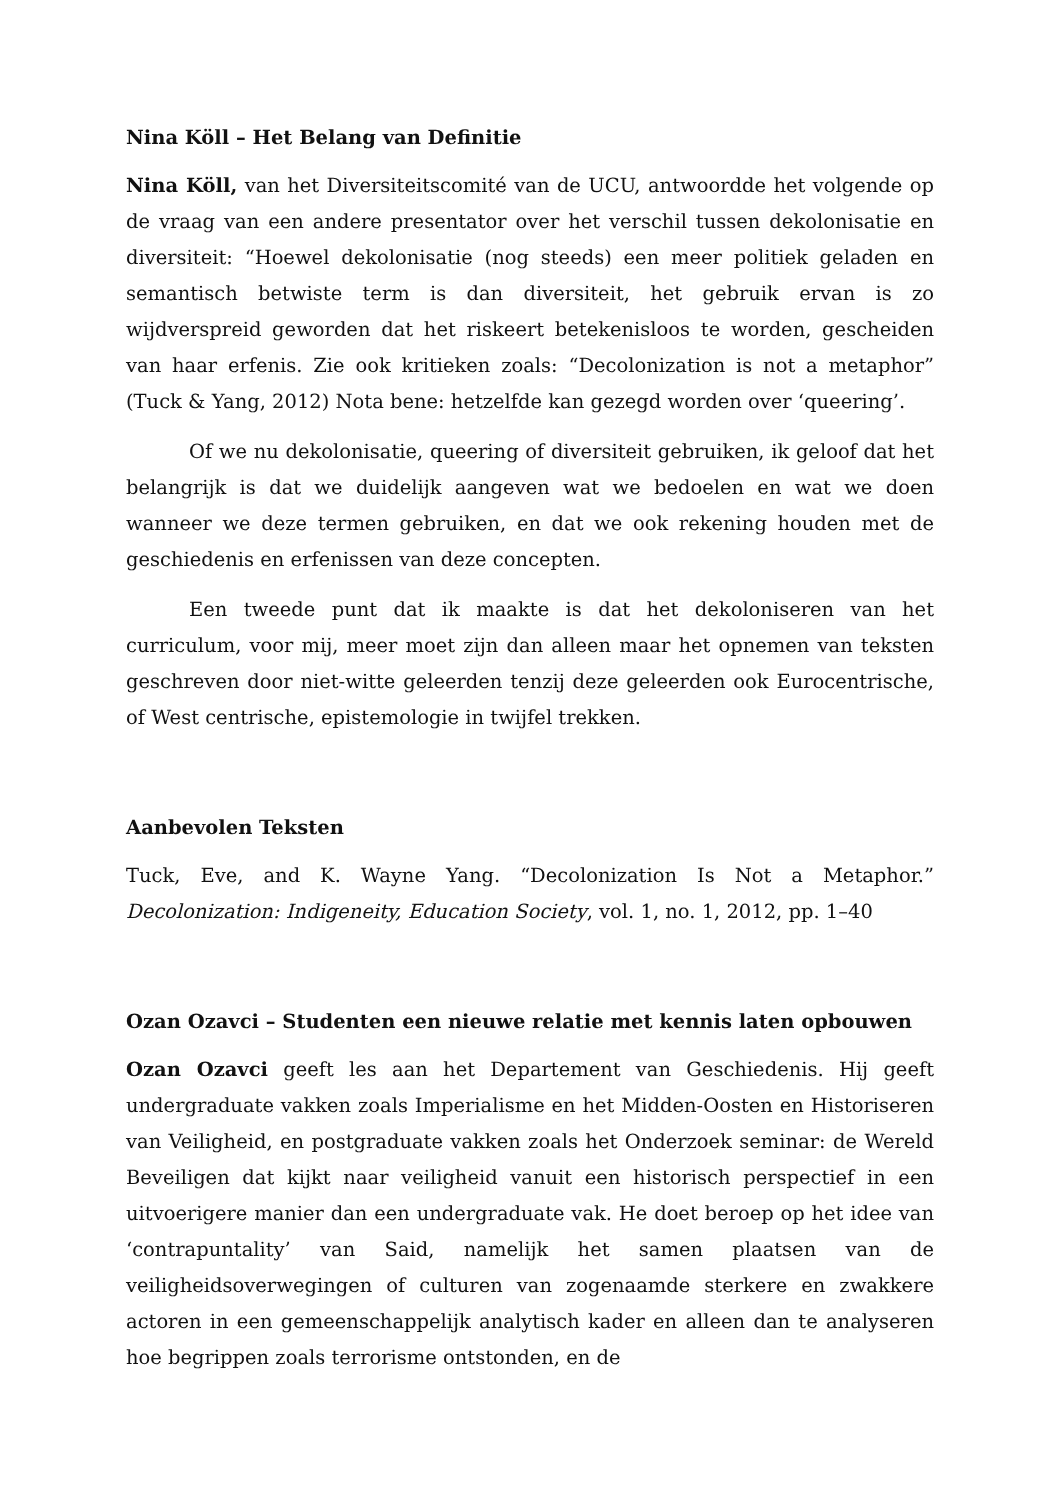Nina Köll – Het Belang van Definitie
Nina Köll, van het Diversiteitscomité van de UCU, antwoordde het volgende op de vraag van een andere presentator over het verschil tussen dekolonisatie en diversiteit: “Hoewel dekolonisatie (nog steeds) een meer politiek geladen en semantisch betwiste term is dan diversiteit, het gebruik ervan is zo wijdverspreid geworden dat het riskeert betekenisloos te worden, gescheiden van haar erfenis. Zie ook kritieken zoals: “Decolonization is not a metaphor” (Tuck & Yang, 2012) Nota bene: hetzelfde kan gezegd worden over ‘queering’.
Of we nu dekolonisatie, queering of diversiteit gebruiken, ik geloof dat het belangrijk is dat we duidelijk aangeven wat we bedoelen en wat we doen wanneer we deze termen gebruiken, en dat we ook rekening houden met de geschiedenis en erfenissen van deze concepten.
Een tweede punt dat ik maakte is dat het dekoloniseren van het curriculum, voor mij, meer moet zijn dan alleen maar het opnemen van teksten geschreven door niet-witte geleerden tenzij deze geleerden ook Eurocentrische, of West centrische, epistemologie in twijfel trekken.
Aanbevolen Teksten
Tuck, Eve, and K. Wayne Yang. “Decolonization Is Not a Metaphor.” Decolonization: Indigeneity, Education Society, vol. 1, no. 1, 2012, pp. 1–40
Ozan Ozavci – Studenten een nieuwe relatie met kennis laten opbouwen
Ozan Ozavci geeft les aan het Departement van Geschiedenis. Hij geeft undergraduate vakken zoals Imperialisme en het Midden-Oosten en Historiseren van Veiligheid, en postgraduate vakken zoals het Onderzoek seminar: de Wereld Beveiligen dat kijkt naar veiligheid vanuit een historisch perspectief in een uitvoerigere manier dan een undergraduate vak. He doet beroep op het idee van ‘contrapuntality’ van Said, namelijk het samen plaatsen van de veiligheidsoverwegingen of culturen van zogenaamde sterkere en zwakkere actoren in een gemeenschappelijk analytisch kader en alleen dan te analyseren hoe begrippen zoals terrorisme ontstonden, en de